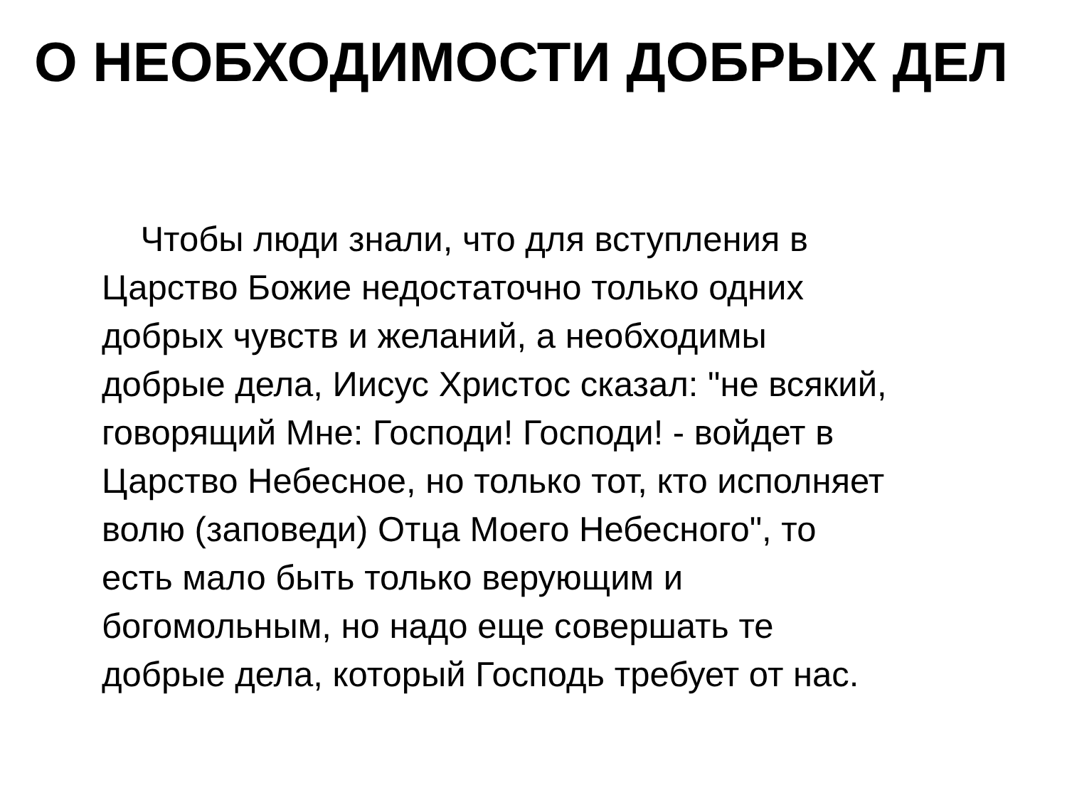О НЕОБХОДИМОСТИ ДОБРЫХ ДЕЛ
Чтобы люди знали, что для вступления в
Царство Божие недостаточно только одних
добрых чувств и желаний, а необходимы
добрые дела, Иисус Христос сказал: "не всякий,
говорящий Мне: Господи! Господи! - войдет в
Царство Небесное, но только тот, кто исполняет
волю (заповеди) Отца Моего Небесного", то
есть мало быть только верующим и
богомольным, но надо еще совершать те
добрые дела, который Господь требует от нас.